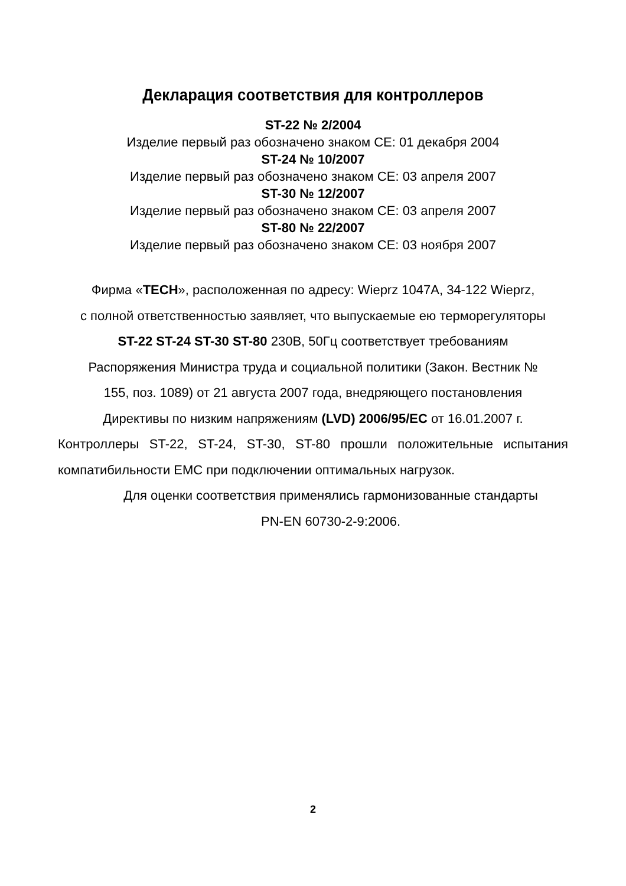Декларация соответствия для контроллеров
ST-22 № 2/2004
Изделие первый раз обозначено знаком CE: 01 декабря 2004
ST-24 № 10/2007
Изделие первый раз обозначено знаком CE: 03 апреля 2007
ST-30 № 12/2007
Изделие первый раз обозначено знаком CE: 03 апреля 2007
ST-80 № 22/2007
Изделие первый раз обозначено знаком CE: 03 ноября 2007
Фирма «TECH», расположенная по адресу: Wieprz 1047A, 34-122 Wieprz,
с полной ответственностью заявляет, что выпускаемые ею терморегуляторы
ST-22 ST-24 ST-30 ST-80 230В, 50Гц соответствует требованиям
Распоряжения Министра труда и социальной политики (Закон. Вестник №
155, поз. 1089) от 21 августа 2007 года, внедряющего постановления
Директивы по низким напряжениям (LVD) 2006/95/EC от 16.01.2007 г.
Контроллеры ST-22, ST-24, ST-30, ST-80 прошли положительные испытания компатибильности EMC при подключении оптимальных нагрузок.
Для оценки соответствия применялись гармонизованные стандарты
PN-EN 60730-2-9:2006.
2